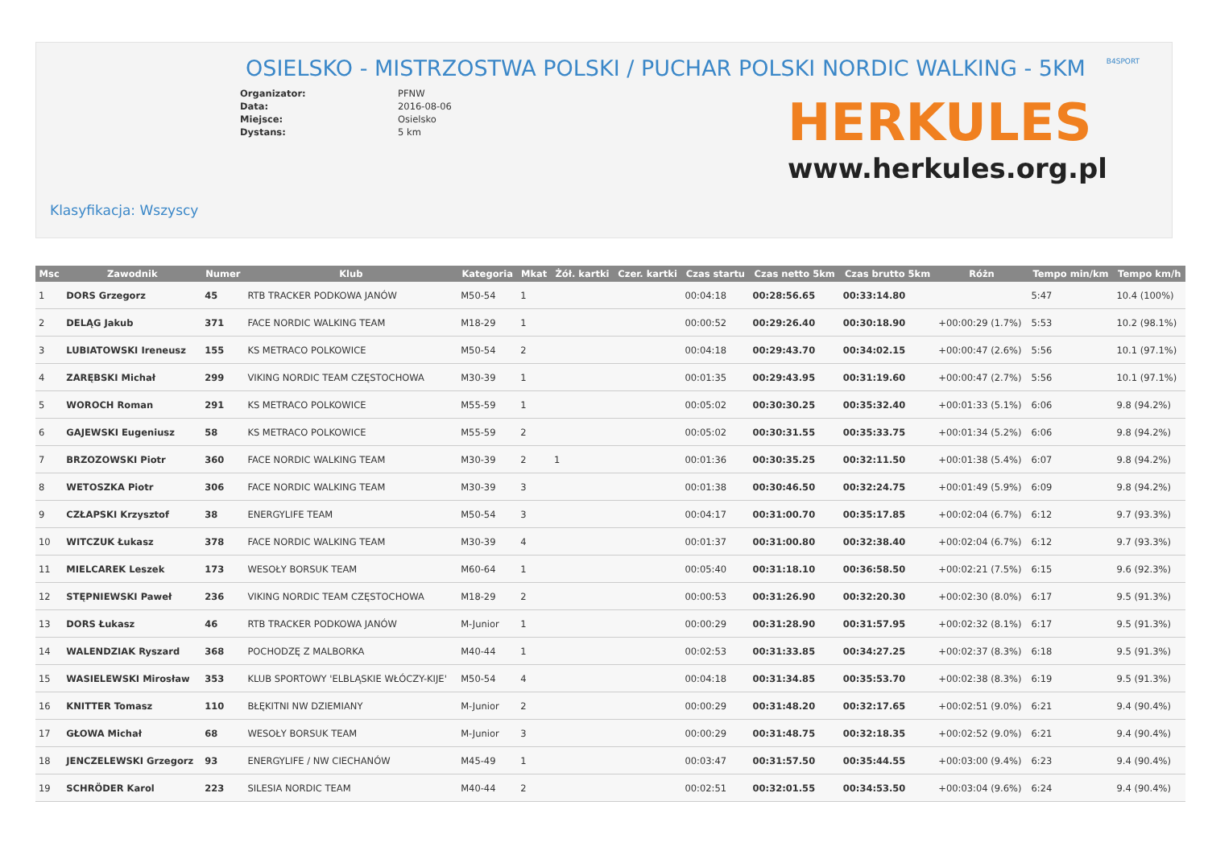OSIELSKO - MISTRZOSTWA POLSKI / PUCHAR POLSKI NORDIC WALKING - 5KM
B4SPORT
Organizator:
Data:
Miejsce:
Dystans:
PFNW
2016-08-06
Osielsko
5 km
HERKULES
www.herkules.org.pl
Klasyfikacja: Wszyscy
| Msc | Zawodnik | Numer | Klub | Kategoria | Mkat | Żół. kartki | Czer. kartki | Czas startu | Czas netto 5km | Czas brutto 5km | Różn | Tempo min/km | Tempo km/h |
| --- | --- | --- | --- | --- | --- | --- | --- | --- | --- | --- | --- | --- | --- |
| 1 | DORS Grzegorz | 45 | RTB TRACKER PODKOWA JANÓW | M50-54 | 1 | | | 00:04:18 | 00:28:56.65 | 00:33:14.80 | | 5:47 | 10.4 (100%) |
| 2 | DELĄG Jakub | 371 | FACE NORDIC WALKING TEAM | M18-29 | 1 | | | 00:00:52 | 00:29:26.40 | 00:30:18.90 | +00:00:29 (1.7%) | 5:53 | 10.2 (98.1%) |
| 3 | LUBIATOWSKI Ireneusz | 155 | KS METRACO POLKOWICE | M50-54 | 2 | | | 00:04:18 | 00:29:43.70 | 00:34:02.15 | +00:00:47 (2.6%) | 5:56 | 10.1 (97.1%) |
| 4 | ZARĘBSKI Michał | 299 | VIKING NORDIC TEAM CZĘSTOCHOWA | M30-39 | 1 | | | 00:01:35 | 00:29:43.95 | 00:31:19.60 | +00:00:47 (2.7%) | 5:56 | 10.1 (97.1%) |
| 5 | WOROCH Roman | 291 | KS METRACO POLKOWICE | M55-59 | 1 | | | 00:05:02 | 00:30:30.25 | 00:35:32.40 | +00:01:33 (5.1%) | 6:06 | 9.8 (94.2%) |
| 6 | GAJEWSKI Eugeniusz | 58 | KS METRACO POLKOWICE | M55-59 | 2 | | | 00:05:02 | 00:30:31.55 | 00:35:33.75 | +00:01:34 (5.2%) | 6:06 | 9.8 (94.2%) |
| 7 | BRZOZOWSKI Piotr | 360 | FACE NORDIC WALKING TEAM | M30-39 | 2 | 1 | | 00:01:36 | 00:30:35.25 | 00:32:11.50 | +00:01:38 (5.4%) | 6:07 | 9.8 (94.2%) |
| 8 | WETOSZKA Piotr | 306 | FACE NORDIC WALKING TEAM | M30-39 | 3 | | | 00:01:38 | 00:30:46.50 | 00:32:24.75 | +00:01:49 (5.9%) | 6:09 | 9.8 (94.2%) |
| 9 | CZŁAPSKI Krzysztof | 38 | ENERGYLIFE TEAM | M50-54 | 3 | | | 00:04:17 | 00:31:00.70 | 00:35:17.85 | +00:02:04 (6.7%) | 6:12 | 9.7 (93.3%) |
| 10 | WITCZUK Łukasz | 378 | FACE NORDIC WALKING TEAM | M30-39 | 4 | | | 00:01:37 | 00:31:00.80 | 00:32:38.40 | +00:02:04 (6.7%) | 6:12 | 9.7 (93.3%) |
| 11 | MIELCAREK Leszek | 173 | WESOŁY BORSUK TEAM | M60-64 | 1 | | | 00:05:40 | 00:31:18.10 | 00:36:58.50 | +00:02:21 (7.5%) | 6:15 | 9.6 (92.3%) |
| 12 | STĘPNIEWSKI Paweł | 236 | VIKING NORDIC TEAM CZĘSTOCHOWA | M18-29 | 2 | | | 00:00:53 | 00:31:26.90 | 00:32:20.30 | +00:02:30 (8.0%) | 6:17 | 9.5 (91.3%) |
| 13 | DORS Łukasz | 46 | RTB TRACKER PODKOWA JANÓW | M-Junior | 1 | | | 00:00:29 | 00:31:28.90 | 00:31:57.95 | +00:02:32 (8.1%) | 6:17 | 9.5 (91.3%) |
| 14 | WALENDZIAK Ryszard | 368 | POCHODZĘ Z MALBORKA | M40-44 | 1 | | | 00:02:53 | 00:31:33.85 | 00:34:27.25 | +00:02:37 (8.3%) | 6:18 | 9.5 (91.3%) |
| 15 | WASIELEWSKI Mirosław | 353 | KLUB SPORTOWY 'ELBLĄSKIE WŁÓCZY-KIJE' | M50-54 | 4 | | | 00:04:18 | 00:31:34.85 | 00:35:53.70 | +00:02:38 (8.3%) | 6:19 | 9.5 (91.3%) |
| 16 | KNITTER Tomasz | 110 | BŁĘKITNI NW DZIEMIANY | M-Junior | 2 | | | 00:00:29 | 00:31:48.20 | 00:32:17.65 | +00:02:51 (9.0%) | 6:21 | 9.4 (90.4%) |
| 17 | GŁOWA Michał | 68 | WESOŁY BORSUK TEAM | M-Junior | 3 | | | 00:00:29 | 00:31:48.75 | 00:32:18.35 | +00:02:52 (9.0%) | 6:21 | 9.4 (90.4%) |
| 18 | JENCZELEWSKI Grzegorz | 93 | ENERGYLIFE / NW CIECHANÓW | M45-49 | 1 | | | 00:03:47 | 00:31:57.50 | 00:35:44.55 | +00:03:00 (9.4%) | 6:23 | 9.4 (90.4%) |
| 19 | SCHRÖDER Karol | 223 | SILESIA NORDIC TEAM | M40-44 | 2 | | | 00:02:51 | 00:32:01.55 | 00:34:53.50 | +00:03:04 (9.6%) | 6:24 | 9.4 (90.4%) |